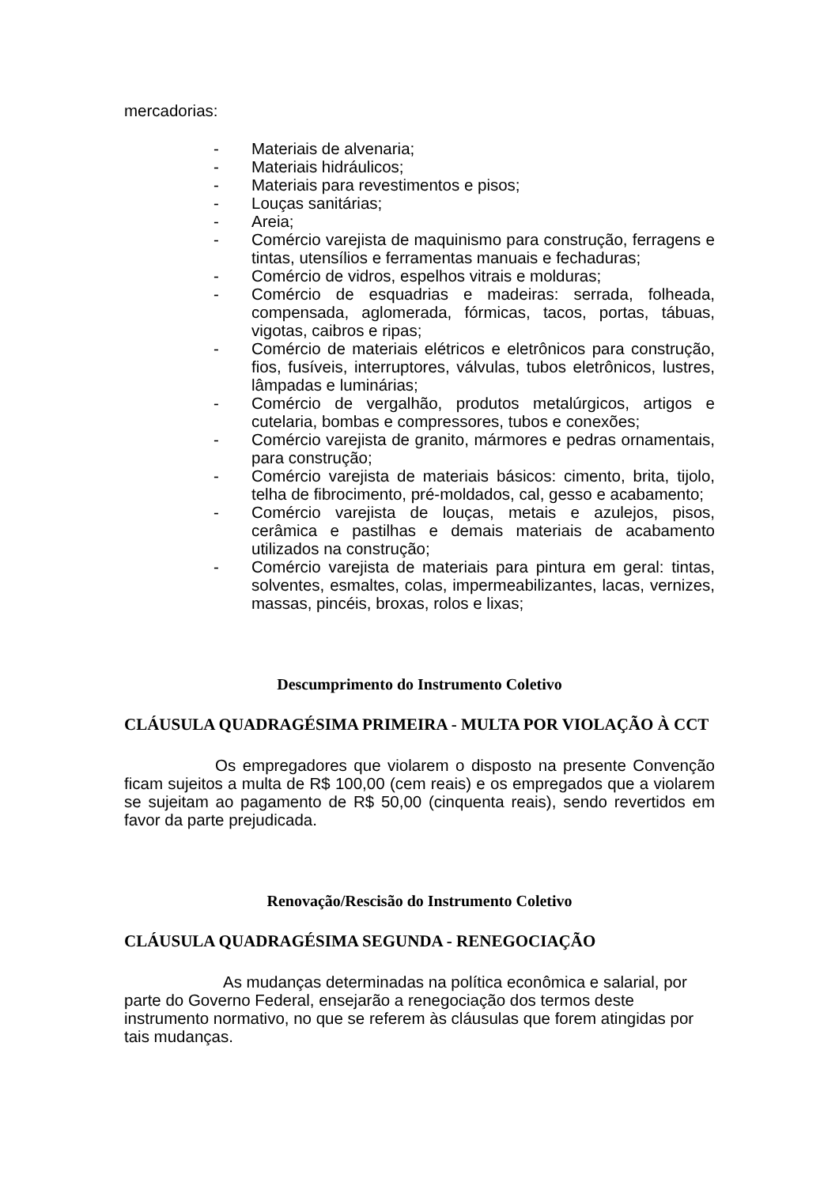mercadorias:
- Materiais de alvenaria;
- Materiais hidráulicos;
- Materiais para revestimentos e pisos;
- Louças sanitárias;
- Areia;
- Comércio varejista de maquinismo para construção, ferragens e tintas, utensílios e ferramentas manuais e fechaduras;
- Comércio de vidros, espelhos vitrais e molduras;
- Comércio de esquadrias e madeiras: serrada, folheada, compensada, aglomerada, fórmicas, tacos, portas, tábuas, vigotas, caibros e ripas;
- Comércio de materiais elétricos e eletrônicos para construção, fios, fusíveis, interruptores, válvulas, tubos eletrônicos, lustres, lâmpadas e luminárias;
- Comércio de vergalhão, produtos metalúrgicos, artigos e cutelaria, bombas e compressores, tubos e conexões;
- Comércio varejista de granito, mármores e pedras ornamentais, para construção;
- Comércio varejista de materiais básicos: cimento, brita, tijolo, telha de fibrocimento, pré-moldados, cal, gesso e acabamento;
- Comércio varejista de louças, metais e azulejos, pisos, cerâmica e pastilhas e demais materiais de acabamento utilizados na construção;
- Comércio varejista de materiais para pintura em geral: tintas, solventes, esmaltes, colas, impermeabilizantes, lacas, vernizes, massas, pincéis, broxas, rolos e lixas;
Descumprimento do Instrumento Coletivo
CLÁUSULA QUADRAGÉSIMA PRIMEIRA - MULTA POR VIOLAÇÃO À CCT
Os empregadores que violarem o disposto na presente Convenção ficam sujeitos a multa de R$ 100,00 (cem reais) e os empregados que a violarem se sujeitam ao pagamento de R$ 50,00 (cinquenta reais), sendo revertidos em favor da parte prejudicada.
Renovação/Rescisão do Instrumento Coletivo
CLÁUSULA QUADRAGÉSIMA SEGUNDA - RENEGOCIAÇÃO
As mudanças determinadas na política econômica e salarial, por parte do Governo Federal, ensejarão a renegociação dos termos deste instrumento normativo, no que se referem às cláusulas que forem atingidas por tais mudanças.